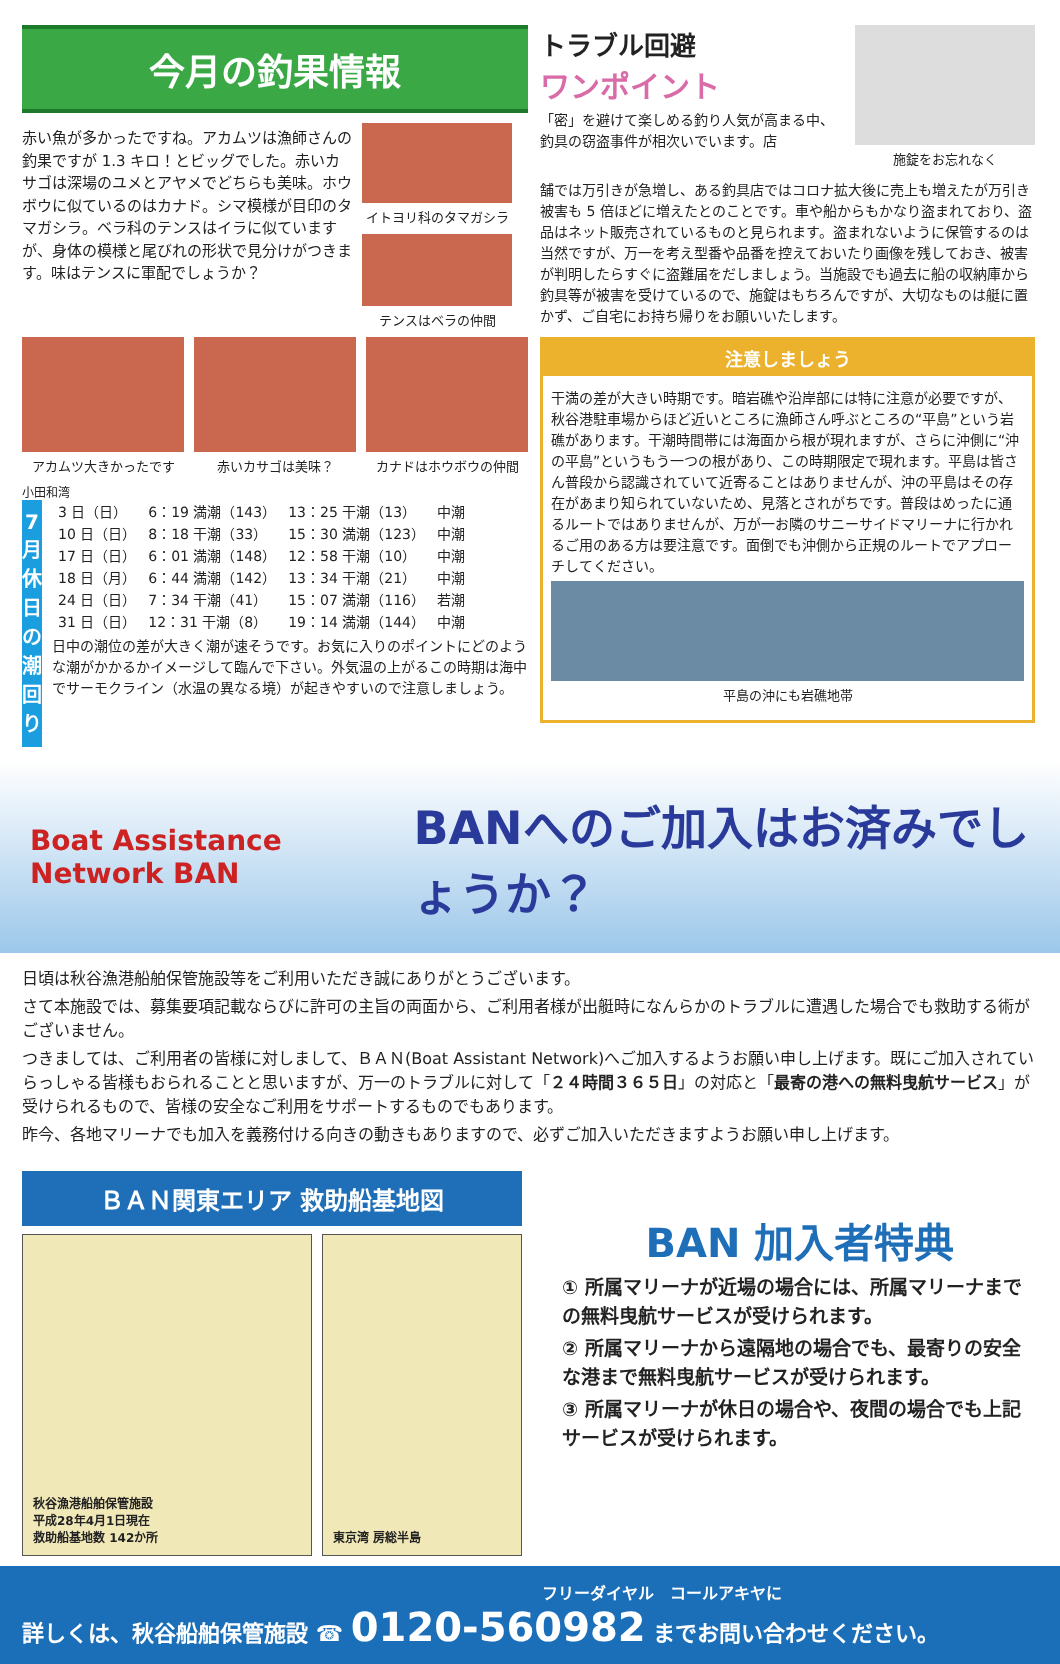今月の釣果情報
赤い魚が多かったですね。アカムツは漁師さんの釣果ですが 1.3 キロ！とビッグでした。赤いカサゴは深場のユメとアヤメでどちらも美味。ホウボウに似ているのはカナド。シマ模様が目印のタマガシラ。ベラ科のテンスはイラに似ていますが、身体の模様と尾びれの形状で見分けがつきます。味はテンスに軍配でしょうか？
イトヨリ科のタマガシラ
テンスはベラの仲間
アカムツ大きかったです 赤いカサゴは美味？ カナドはホウボウの仲間
小田和湾
7
月休日の潮回り
| 3 日（日） | 6：19 満潮（143） | 13：25 干潮（13） | 中潮 |
| 10 日（日） | 8：18 干潮（33） | 15：30 満潮（123） | 中潮 |
| 17 日（日） | 6：01 満潮（148） | 12：58 干潮（10） | 中潮 |
| 18 日（月） | 6：44 満潮（142） | 13：34 干潮（21） | 中潮 |
| 24 日（日） | 7：34 干潮（41） | 15：07 満潮（116） | 若潮 |
| 31 日（日） | 12：31 干潮（8） | 19：14 満潮（144） | 中潮 |
日中の潮位の差が大きく潮が速そうです。お気に入りのポイントにどのような潮がかかるかイメージして臨んで下さい。外気温の上がるこの時期は海中でサーモクライン（水温の異なる境）が起きやすいので注意しましょう。
トラブル回避
ワンポイント
「密」を避けて楽しめる釣り人気が高まる中、釣具の窃盗事件が相次いでいます。店
施錠をお忘れなく
舗では万引きが急増し、ある釣具店ではコロナ拡大後に売上も増えたが万引き被害も 5 倍ほどに増えたとのことです。車や船からもかなり盗まれており、盗品はネット販売されているものと見られます。盗まれないように保管するのは当然ですが、万一を考え型番や品番を控えておいたり画像を残しておき、被害が判明したらすぐに盗難届をだしましょう。当施設でも過去に船の収納庫から釣具等が被害を受けているので、施錠はもちろんですが、大切なものは艇に置かず、ご自宅にお持ち帰りをお願いいたします。
注意しましょう
干満の差が大きい時期です。暗岩礁や沿岸部には特に注意が必要ですが、秋谷港駐車場からほど近いところに漁師さん呼ぶところの“平島”という岩礁があります。干潮時間帯には海面から根が現れますが、さらに沖側に“沖の平島”というもう一つの根があり、この時期限定で現れます。平島は皆さん普段から認識されていて近寄ることはありませんが、沖の平島はその存在があまり知られていないため、見落とされがちです。普段はめったに通るルートではありませんが、万が一お隣のサニーサイドマリーナに行かれるご用のある方は要注意です。面倒でも沖側から正規のルートでアプローチしてください。
平島の沖にも岩礁地帯
Boat Assistance Network BAN
BANへのご加入はお済みでしょうか？
日頃は秋谷漁港船舶保管施設等をご利用いただき誠にありがとうございます。
さて本施設では、募集要項記載ならびに許可の主旨の両面から、ご利用者様が出艇時になんらかのトラブルに遭遇した場合でも救助する術がございません。
つきましては、ご利用者の皆様に対しまして、ＢＡＮ(Boat Assistant Network)へご加入するようお願い申し上げます。既にご加入されていらっしゃる皆様もおられることと思いますが、万一のトラブルに対して「２４時間３６５日」の対応と「最寄の港への無料曳航サービス」が受けられるもので、皆様の安全なご利用をサポートするものでもあります。
昨今、各地マリーナでも加入を義務付ける向きの動きもありますので、必ずご加入いただきますようお願い申し上げます。
ＢＡＮ関東エリア 救助船基地図
秋谷漁港船舶保管施設
平成28年4月1日現在
救助船基地数 142か所
東京湾 房総半島
BAN 加入者特典
① 所属マリーナが近場の場合には、所属マリーナまでの無料曳航サービスが受けられます。
② 所属マリーナから遠隔地の場合でも、最寄りの安全な港まで無料曳航サービスが受けられます。
③ 所属マリーナが休日の場合や、夜間の場合でも上記サービスが受けられます。
フリーダイヤル　コールアキヤに
詳しくは、秋谷船舶保管施設 ☎ 0120-560982 までお問い合わせください。